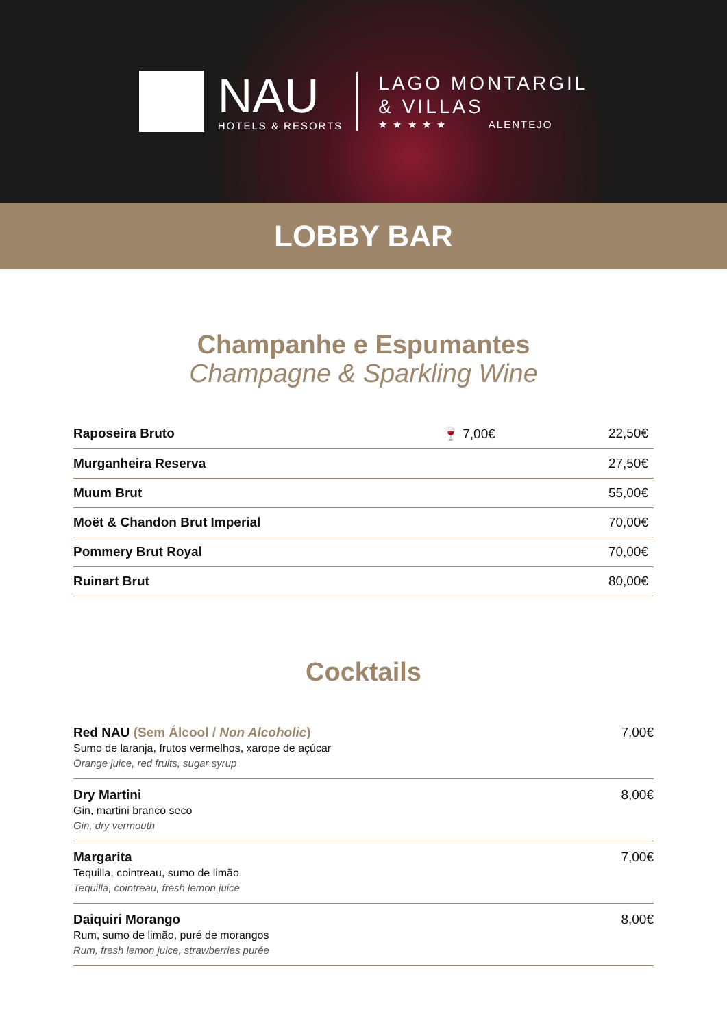NAU
HOTELS & RESORTS
LAGO MONTARGIL
& VILLAS
★ ★ ★ ★ ★ ALENTEJO
LOBBY BAR
Champanhe e Espumantes
Champagne & Sparkling Wine
| Raposeira Bruto | 🍷 7,00€ | 22,50€ |
| Murganheira Reserva | | 27,50€ |
| Muum Brut | | 55,00€ |
| Moët & Chandon Brut Imperial | | 70,00€ |
| Pommery Brut Royal | | 70,00€ |
| Ruinart Brut | | 80,00€ |
Cocktails
| Red NAU (Sem Álcool / Non Alcoholic ) Sumo de laranja, frutos vermelhos, xarope de açúcar Orange juice, red fruits, sugar syrup | 7,00€ |
| Dry Martini Gin, martini branco seco Gin, dry vermouth | 8,00€ |
| Margarita Tequilla, cointreau, sumo de limão Tequilla, cointreau, fresh lemon juice | 7,00€ |
| Daiquiri Morango Rum, sumo de limão, puré de morangos Rum, fresh lemon juice, strawberries purée | 8,00€ |